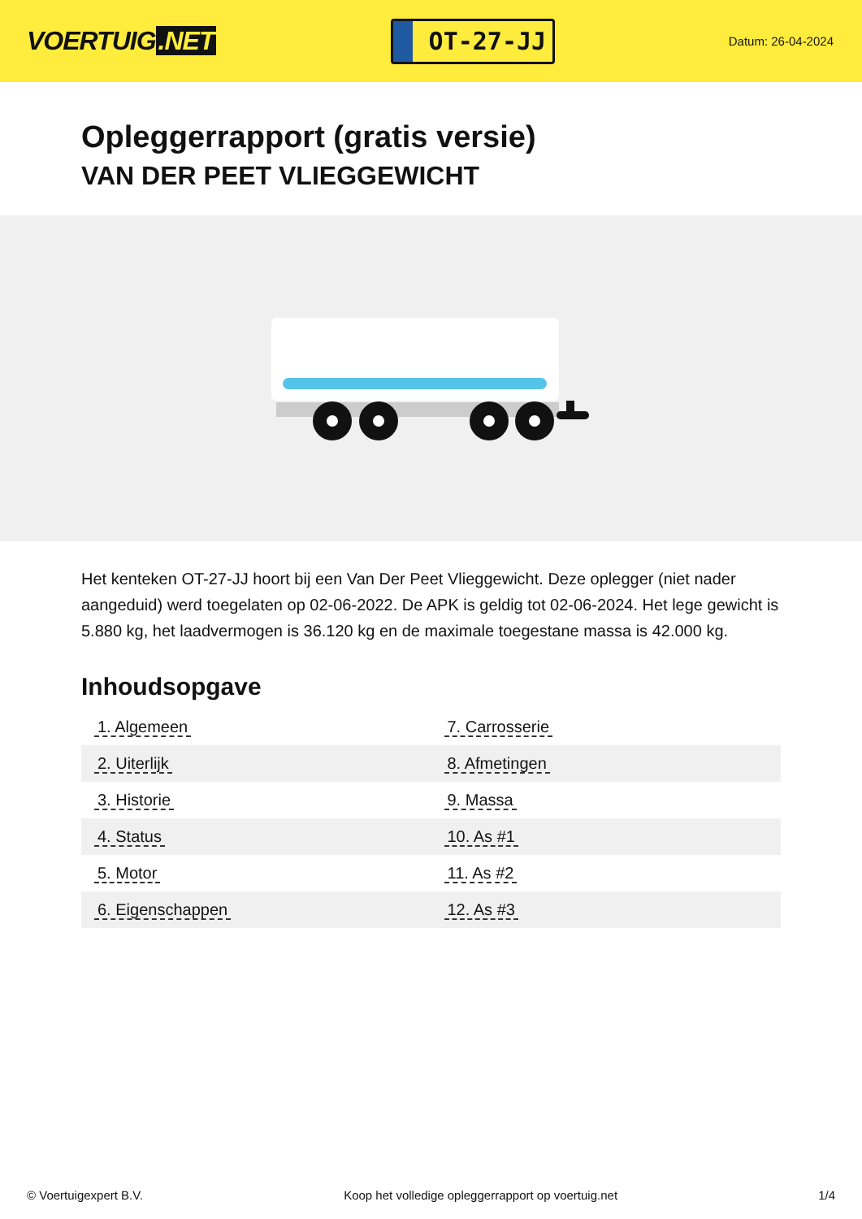VOERTUIG.NET
OT-27-JJ
Datum: 26-04-2024
Opleggerrapport (gratis versie)
VAN DER PEET VLIEGGEWICHT
Het kenteken OT-27-JJ hoort bij een Van Der Peet Vlieggewicht. Deze oplegger (niet nader aangeduid) werd toegelaten op 02-06-2022. De APK is geldig tot 02-06-2024. Het lege gewicht is 5.880 kg, het laadvermogen is 36.120 kg en de maximale toegestane massa is 42.000 kg.
Inhoudsopgave
| 1. Algemeen | 7. Carrosserie |
| 2. Uiterlijk | 8. Afmetingen |
| 3. Historie | 9. Massa |
| 4. Status | 10. As #1 |
| 5. Motor | 11. As #2 |
| 6. Eigenschappen | 12. As #3 |
© Voertuigexpert B.V. Koop het volledige opleggerrapport op voertuig.net 1/4